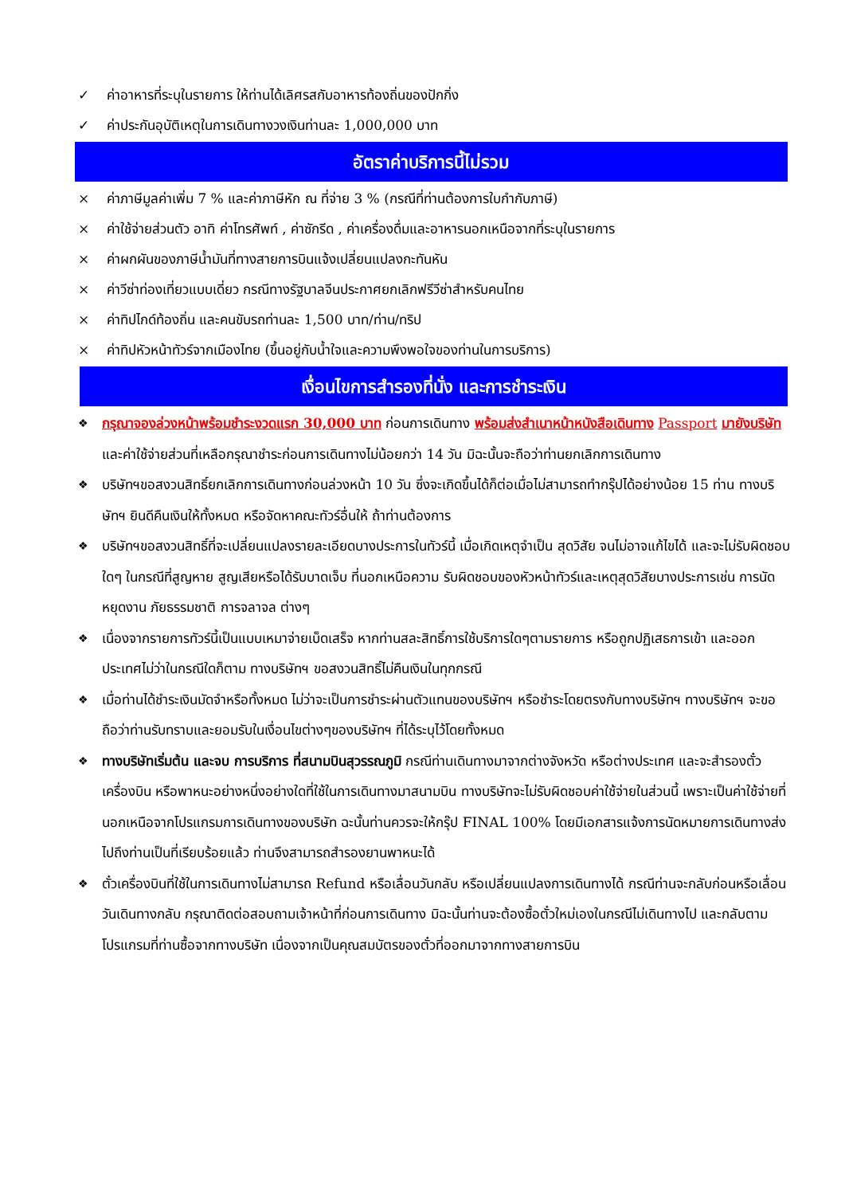✓ ค่าอาหารที่ระบุในรายการ ให้ท่านได้เลิศรสกับอาหารท้องถิ่นของปักกิ่ง
✓ ค่าประกันอุบัติเหตุในการเดินทางวงเงินท่านละ 1,000,000 บาท
อัตราค่าบริการนี้ไม่รวม
× ค่าภาษีมูลค่าเพิ่ม 7 % และค่าภาษีหัก ณ ที่จ่าย 3 % (กรณีที่ท่านต้องการใบกำกับภาษี)
× ค่าใช้จ่ายส่วนตัว อาทิ ค่าโทรศัพท์ , ค่าซักรีด , ค่าเครื่องดื่มและอาหารนอกเหนือจากที่ระบุในรายการ
× ค่าผกผันของภาษีน้ำมันที่ทางสายการบินแจ้งเปลี่ยนแปลงกะทันหัน
× ค่าวีซ่าท่องเที่ยวแบบเดี่ยว กรณีทางรัฐบาลจีนประกาศยกเลิกฟรีวีซ่าสำหรับคนไทย
× ค่าทิปไกด์ท้องถิ่น และคนขับรถท่านละ 1,500 บาท/ท่าน/ทริป
× ค่าทิปหัวหน้าทัวร์จากเมืองไทย (ขึ้นอยู่กับน้ำใจและความพึงพอใจของท่านในการบริการ)
เงื่อนไขการสำรองที่นั่ง และการชำระเงิน
❖ กรุณาจองล่วงหน้าพร้อมชำระงวดแรก 30,000 บาท ก่อนการเดินทาง พร้อมส่งสำเนาหน้าหนังสือเดินทาง Passport มายังบริษัท และค่าใช้จ่ายส่วนที่เหลือกรุณาชำระก่อนการเดินทางไม่น้อยกว่า 14 วัน มิฉะนั้นจะถือว่าท่านยกเลิกการเดินทาง
❖ บริษัทฯขอสงวนสิทธิ์ยกเลิกการเดินทางก่อนล่วงหน้า 10 วัน ซึ่งจะเกิดขึ้นได้ก็ต่อเมื่อไม่สามารถทำกรุ๊ปได้อย่างน้อย 15 ท่าน ทางบริษัทฯ ยินดีคืนเงินให้ทั้งหมด หรือจัดหาคณะทัวร์อื่นให้ ถ้าท่านต้องการ
❖ บริษัทฯขอสงวนสิทธิ์ที่จะเปลี่ยนแปลงรายละเอียดบางประการในทัวร์นี้ เมื่อเกิดเหตุจำเป็น สุดวิสัย จนไม่อาจแก้ไขได้ และจะไม่รับผิดชอบใดๆ ในกรณีที่สูญหาย สูญเสียหรือได้รับบาดเจ็บ ที่นอกเหนือความ รับผิดชอบของหัวหน้าทัวร์และเหตุสุดวิสัยบางประการเช่น การนัดหยุดงาน ภัยธรรมชาติ การจลาจล ต่างๆ
❖ เนื่องจากรายการทัวร์นี้เป็นแบบเหมาจ่ายเบ็ดเสร็จ หากท่านสละสิทธิ์การใช้บริการใดๆตามรายการ หรือถูกปฏิเสธการเข้า และออกประเทศไม่ว่าในกรณีใดก็ตาม ทางบริษัทฯ ขอสงวนสิทธิ์ไม่คืนเงินในทุกกรณี
❖ เมื่อท่านได้ชำระเงินมัดจำหรือทั้งหมด ไม่ว่าจะเป็นการชำระผ่านตัวแทนของบริษัทฯ หรือชำระโดยตรงกับทางบริษัทฯ ทางบริษัทฯ จะขอถือว่าท่านรับทราบและยอมรับในเงื่อนไขต่างๆของบริษัทฯ ที่ได้ระบุไว้โดยทั้งหมด
❖ ทางบริษัทเริ่มต้น และจบ การบริการ ที่สนามบินสุวรรณภูมิ กรณีท่านเดินทางมาจากต่างจังหวัด หรือต่างประเทศ และจะสำรองตั๋วเครื่องบิน หรือพาหนะอย่างหนึ่งอย่างใดที่ใช้ในการเดินทางมาสนามบิน ทางบริษัทจะไม่รับผิดชอบค่าใช้จ่ายในส่วนนี้ เพราะเป็นค่าใช้จ่ายที่นอกเหนือจากโปรแกรมการเดินทางของบริษัท ฉะนั้นท่านควรจะให้กรุ๊ป FINAL 100% โดยมีเอกสารแจ้งการนัดหมายการเดินทางส่งไปถึงท่านเป็นที่เรียบร้อยแล้ว ท่านจึงสามารถสำรองยานพาหนะได้
❖ ตั๋วเครื่องบินที่ใช้ในการเดินทางไม่สามารถ Refund หรือเลื่อนวันกลับ หรือเปลี่ยนแปลงการเดินทางได้ กรณีท่านจะกลับก่อนหรือเลื่อนวันเดินทางกลับ กรุณาติดต่อสอบถามเจ้าหน้าที่ก่อนการเดินทาง มิฉะนั้นท่านจะต้องซื้อตั๋วใหม่เองในกรณีไม่เดินทางไป และกลับตามโปรแกรมที่ท่านซื้อจากทางบริษัท เนื่องจากเป็นคุณสมบัตรของตั๋วที่ออกมาจากทางสายการบิน